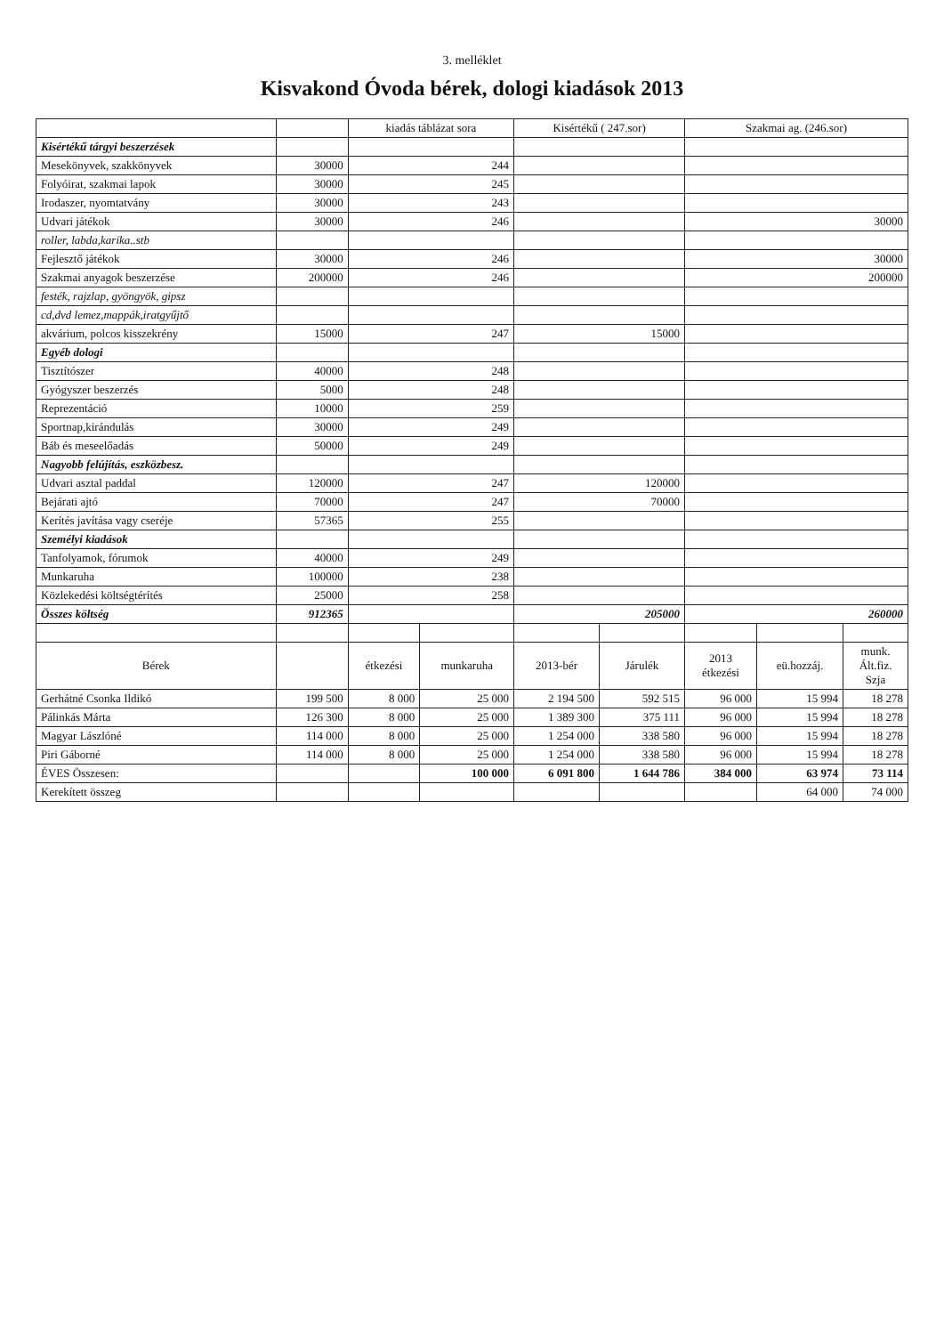3. melléklet
Kisvakond Óvoda bérek, dologi kiadások 2013
| | | kiadás táblázat sora | | Kisértékű ( 247.sor) | | Szakmai ag. (246.sor) | | |
| --- | --- | --- | --- | --- | --- | --- | --- | --- |
| Kisértékű tárgyi beszerzések | | | | | | | | |
| Mesekönyvek, szakkönyvek | 30000 | 244 | | | | | | |
| Folyóirat, szakmai lapok | 30000 | 245 | | | | | | |
| Irodaszer, nyomtatvány | 30000 | 243 | | | | | | |
| Udvari játékok | 30000 | 246 | | | | 30000 | | |
| roller, labda,karika..stb | | | | | | | | |
| Fejlesztő játékok | 30000 | 246 | | | | 30000 | | |
| Szakmai anyagok beszerzése | 200000 | 246 | | | | 200000 | | |
| festék, rajzlap, gyöngyök, gipsz | | | | | | | | |
| cd,dvd lemez,mappák,iratgyűjtő | | | | | | | | |
| akvárium, polcos kisszekrény | 15000 | 247 | | 15000 | | | | |
| Egyéb dologi | | | | | | | | |
| Tisztítószer | 40000 | 248 | | | | | | |
| Gyógyszer beszerzés | 5000 | 248 | | | | | | |
| Reprezentáció | 10000 | 259 | | | | | | |
| Sportnap,kirándulás | 30000 | 249 | | | | | | |
| Báb és meseelőadás | 50000 | 249 | | | | | | |
| Nagyobb felújítás, eszközbesz. | | | | | | | | |
| Udvari asztal paddal | 120000 | 247 | | 120000 | | | | |
| Bejárati ajtó | 70000 | 247 | | 70000 | | | | |
| Kerítés javítása vagy cseréje | 57365 | 255 | | | | | | |
| Személyi kiadások | | | | | | | | |
| Tanfolyamok, fórumok | 40000 | 249 | | | | | | |
| Munkaruha | 100000 | 238 | | | | | | |
| Közlekedési költségtérítés | 25000 | 258 | | | | | | |
| Összes költség | 912365 | | | 205000 | | 260000 | | |
| Bérek | | étkezési | munkaruha | 2013-bér | Járulék | 2013 étkezési | eü.hozzáj. | munk. Ált.fiz. Szja |
| Gerhátné Csonka Ildikó | 199 500 | 8 000 | 25 000 | 2 194 500 | 592 515 | 96 000 | 15 994 | 18 278 |
| Pálinkás Márta | 126 300 | 8 000 | 25 000 | 1 389 300 | 375 111 | 96 000 | 15 994 | 18 278 |
| Magyar Lászlóné | 114 000 | 8 000 | 25 000 | 1 254 000 | 338 580 | 96 000 | 15 994 | 18 278 |
| Piri Gáborné | 114 000 | 8 000 | 25 000 | 1 254 000 | 338 580 | 96 000 | 15 994 | 18 278 |
| ÉVES Összesen: | | | 100 000 | 6 091 800 | 1 644 786 | 384 000 | 63 974 | 73 114 |
| Kerekített összeg | | | | | | | 64 000 | 74 000 |